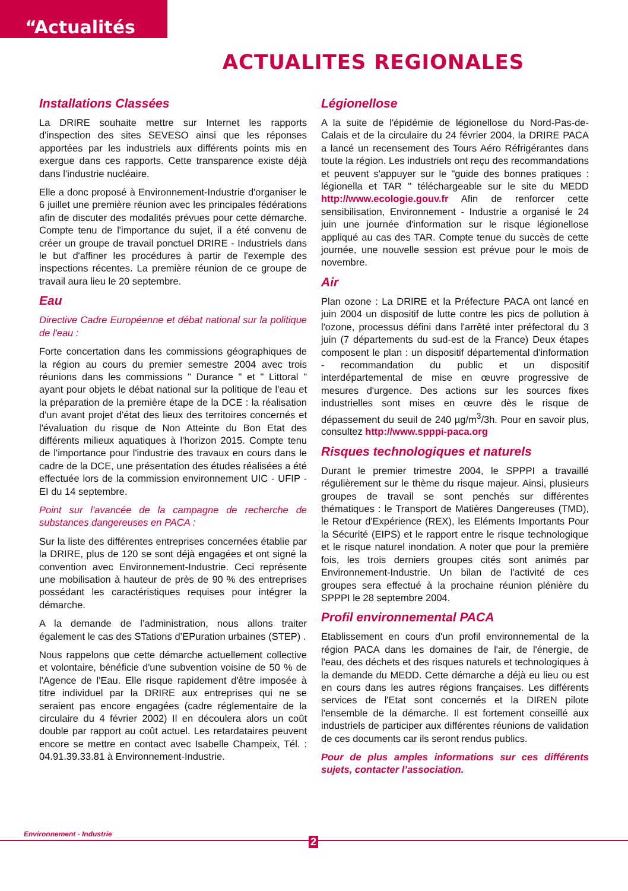“Actualités
ACTUALITES REGIONALES
Installations Classées
La DRIRE souhaite mettre sur Internet les rapports d'inspection des sites SEVESO ainsi que les réponses apportées par les industriels aux différents points mis en exergue dans ces rapports. Cette transparence existe déjà dans l'industrie nucléaire.
Elle a donc proposé à Environnement-Industrie d'organiser le 6 juillet une première réunion avec les principales fédérations afin de discuter des modalités prévues pour cette démarche. Compte tenu de l'importance du sujet, il a été convenu de créer un groupe de travail ponctuel DRIRE - Industriels dans le but d'affiner les procédures à partir de l'exemple des inspections récentes. La première réunion de ce groupe de travail aura lieu le 20 septembre.
Eau
Directive Cadre Européenne et débat national sur la politique de l'eau :
Forte concertation dans les commissions géographiques de la région au cours du premier semestre 2004 avec trois réunions dans les commissions " Durance " et " Littoral " ayant pour objets le débat national sur la politique de l'eau et la préparation de la première étape de la DCE : la réalisation d'un avant projet d'état des lieux des territoires concernés et l'évaluation du risque de Non Atteinte du Bon Etat des différents milieux aquatiques à l'horizon 2015. Compte tenu de l'importance pour l'industrie des travaux en cours dans le cadre de la DCE, une présentation des études réalisées a été effectuée lors de la commission environnement UIC - UFIP - EI du 14 septembre.
Point sur l'avancée de la campagne de recherche de substances dangereuses en PACA :
Sur la liste des différentes entreprises concernées établie par la DRIRE, plus de 120 se sont déjà engagées et ont signé la convention avec Environnement-Industrie. Ceci représente une mobilisation à hauteur de près de 90 % des entreprises possédant les caractéristiques requises pour intégrer la démarche.
A la demande de l’administration, nous allons traiter également le cas des STations d’EPuration urbaines (STEP) .
Nous rappelons que cette démarche actuellement collective et volontaire, bénéficie d'une subvention voisine de 50 % de l'Agence de l'Eau. Elle risque rapidement d'être imposée à titre individuel par la DRIRE aux entreprises qui ne se seraient pas encore engagées (cadre réglementaire de la circulaire du 4 février 2002) Il en découlera alors un coût double par rapport au coût actuel. Les retardataires peuvent encore se mettre en contact avec Isabelle Champeix, Tél. : 04.91.39.33.81 à Environnement-Industrie.
Légionellose
A la suite de l'épidémie de légionellose du Nord-Pas-de-Calais et de la circulaire du 24 février 2004, la DRIRE PACA a lancé un recensement des Tours Aéro Réfrigérantes dans toute la région. Les industriels ont reçu des recommandations et peuvent s'appuyer sur le "guide des bonnes pratiques : légionella et TAR " téléchargeable sur le site du MEDD http://www.ecologie.gouv.fr Afin de renforcer cette sensibilisation, Environnement - Industrie a organisé le 24 juin une journée d'information sur le risque légionellose appliqué au cas des TAR. Compte tenue du succès de cette journée, une nouvelle session est prévue pour le mois de novembre.
Air
Plan ozone : La DRIRE et la Préfecture PACA ont lancé en juin 2004 un dispositif de lutte contre les pics de pollution à l'ozone, processus défini dans l'arrêté inter préfectoral du 3 juin (7 départements du sud-est de la France) Deux étapes composent le plan : un dispositif départemental d'information - recommandation du public et un dispositif interdépartemental de mise en œuvre progressive de mesures d'urgence. Des actions sur les sources fixes industrielles sont mises en œuvre dès le risque de dépassement du seuil de 240 µg/m<sup>3</sup>/3h. Pour en savoir plus, consultez http://www.spppi-paca.org
Risques technologiques et naturels
Durant le premier trimestre 2004, le SPPPI a travaillé régulièrement sur le thème du risque majeur. Ainsi, plusieurs groupes de travail se sont penchés sur différentes thématiques : le Transport de Matières Dangereuses (TMD), le Retour d'Expérience (REX), les Eléments Importants Pour la Sécurité (EIPS) et le rapport entre le risque technologique et le risque naturel inondation. A noter que pour la première fois, les trois derniers groupes cités sont animés par Environnement-Industrie. Un bilan de l'activité de ces groupes sera effectué à la prochaine réunion plénière du SPPPI le 28 septembre 2004.
Profil environnemental PACA
Etablissement en cours d'un profil environnemental de la région PACA dans les domaines de l'air, de l'énergie, de l'eau, des déchets et des risques naturels et technologiques à la demande du MEDD. Cette démarche a déjà eu lieu ou est en cours dans les autres régions françaises. Les différents services de l'Etat sont concernés et la DIREN pilote l'ensemble de la démarche. Il est fortement conseillé aux industriels de participer aux différentes réunions de validation de ces documents car ils seront rendus publics.
Pour de plus amples informations sur ces différents sujets, contacter l’association.
Environnement - Industrie
2